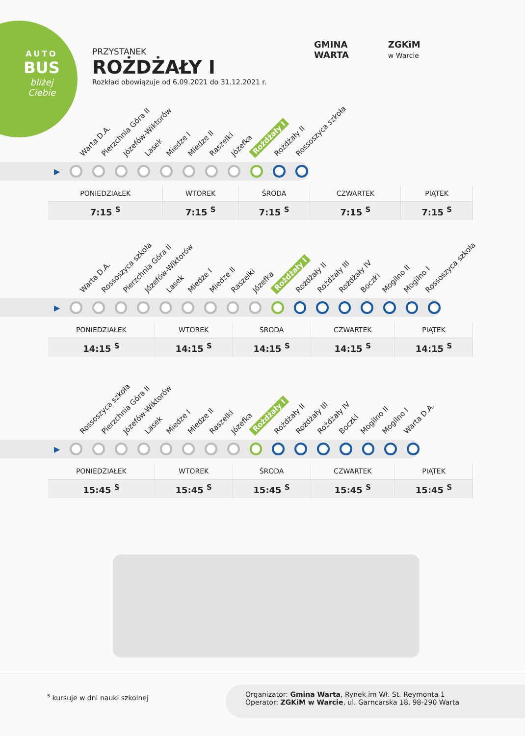AUTO
BUS
bliżej Ciebie
PRZYSTANEK
ROŻDŻAŁY I
Rozkład obowiązuje od 6.09.2021 do 31.12.2021 r.
GMINA
WARTA
ZGKiM
w Warcie
Warta D.A. Pierzchnia Góra II Józefów-Wiktorów Lasek Miedze I Miedze II Raszelki Józefka Rożdżały I Rożdżały II Rossoszyca szkoła
▶
| PONIEDZIAŁEK | WTOREK | ŚRODA | CZWARTEK | PIĄTEK |
| --- | --- | --- | --- | --- |
| 7:15 <sup>S</sup> | 7:15 <sup>S</sup> | 7:15 <sup>S</sup> | 7:15 <sup>S</sup> | 7:15 <sup>S</sup> |
Warta D.A. Rossoszyca szkoła Pierzchnia Góra II Józefów-Wiktorów Lasek Miedze I Miedze II Raszelki Józefka Rożdżały I Rożdżały II Rożdżały III Rożdżały IV Boczki Mogilno II Mogilno I Rossoszyca szkoła
▶
| PONIEDZIAŁEK | WTOREK | ŚRODA | CZWARTEK | PIĄTEK |
| --- | --- | --- | --- | --- |
| 14:15 <sup>S</sup> | 14:15 <sup>S</sup> | 14:15 <sup>S</sup> | 14:15 <sup>S</sup> | 14:15 <sup>S</sup> |
Rossoszyca szkoła Pierzchnia Góra II Józefów-Wiktorów Lasek Miedze I Miedze II Raszelki Józefka Rożdżały I Rożdżały II Rożdżały III Rożdżały IV Boczki Mogilno II Mogilno I Warta D.A.
▶
| PONIEDZIAŁEK | WTOREK | ŚRODA | CZWARTEK | PIĄTEK |
| --- | --- | --- | --- | --- |
| 15:45 <sup>S</sup> | 15:45 <sup>S</sup> | 15:45 <sup>S</sup> | 15:45 <sup>S</sup> | 15:45 <sup>S</sup> |
<sup>s</sup> kursuje w dni nauki szkolnej
Organizator: Gmina Warta, Rynek im Wł. St. Reymonta 1
Operator: ZGKiM w Warcie, ul. Garncarska 18, 98-290 Warta